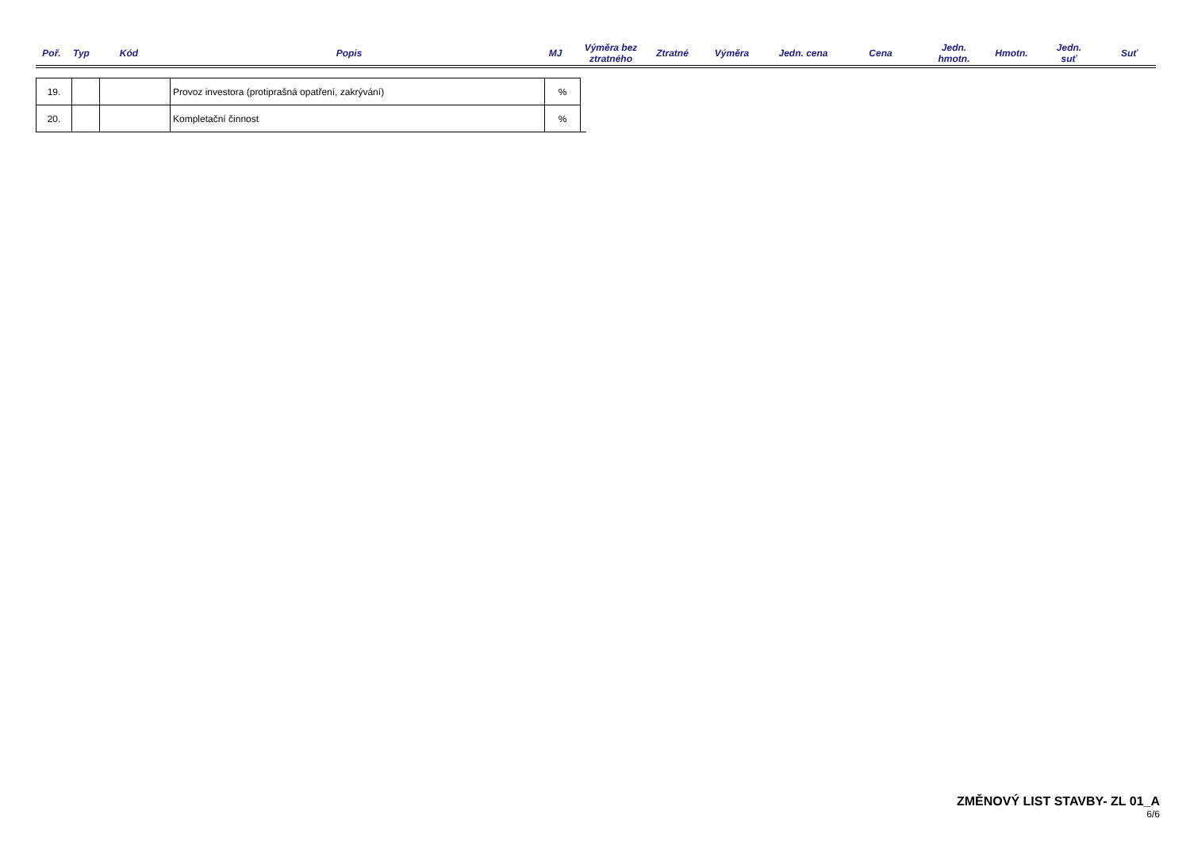| Poř. | Typ | Kód | Popis | MJ | Výměra bez ztratného | Ztratné | Výměra | Jedn. cena | Cena | Jedn. hmotn. | Hmotn. | Jedn. suť | Suť |
| --- | --- | --- | --- | --- | --- | --- | --- | --- | --- | --- | --- | --- | --- |
| 19. | | | Provoz investora (protiprašná opatření, zakrývání) | % | |
| 20. | | | Kompletační činnost | % | |
ZMĚNOVÝ LIST STAVBY- ZL 01_A
6/6